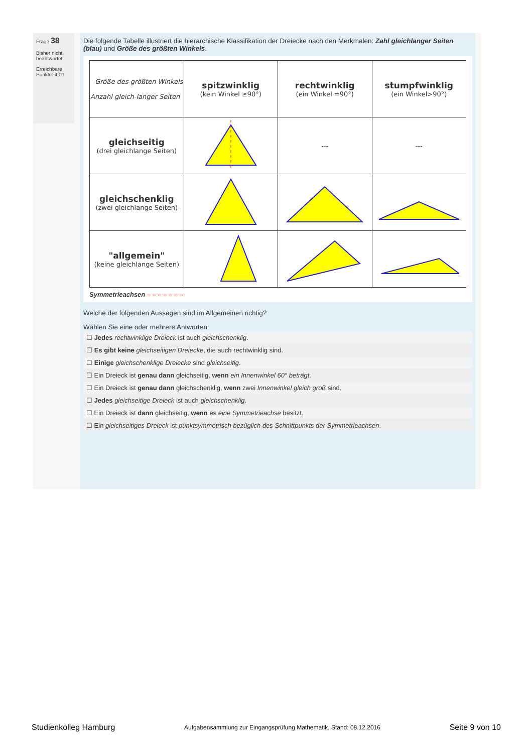Frage 38
Bisher nicht beantwortet
Erreichbare Punkte: 4,00
Die folgende Tabelle illustriert die hierarchische Klassifikation der Dreiecke nach den Merkmalen: Zahl gleichlanger Seiten (blau) und Größe des größten Winkels.
| Größe des größten Winkels Anzahl gleich-langer Seiten | spitzwinklig (kein Winkel ≥90°) | rechtwinklig (ein Winkel =90°) | stumpfwinklig (ein Winkel>90°) |
| gleichseitig (drei gleichlange Seiten) | | --- | --- |
| gleichschenklig (zwei gleichlange Seiten) | | | |
| "allgemein" (keine gleichlange Seiten) | | | |
Symmetrieachsen – – – – – – –
Welche der folgenden Aussagen sind im Allgemeinen richtig?
Wählen Sie eine oder mehrere Antworten:
☐ Jedes rechtwinklige Dreieck ist auch gleichschenklig.
☐ Es gibt keine gleichseitigen Dreiecke, die auch rechtwinklig sind.
☐ Einige gleichschenklige Dreiecke sind gleichseitig.
☐ Ein Dreieck ist genau dann gleichseitig, wenn ein Innenwinkel 60° beträgt.
☐ Ein Dreieck ist genau dann gleichschenklig, wenn zwei Innenwinkel gleich groß sind.
☐ Jedes gleichseitige Dreieck ist auch gleichschenklig.
☐ Ein Dreieck ist dann gleichseitig, wenn es eine Symmetrieachse besitzt.
☐ Ein gleichseitiges Dreieck ist punktsymmetrisch bezüglich des Schnittpunkts der Symmetrieachsen.
Studienkolleg Hamburg Aufgabensammlung zur Eingangsprüfung Mathematik, Stand: 08.12.2016 Seite 9 von 10